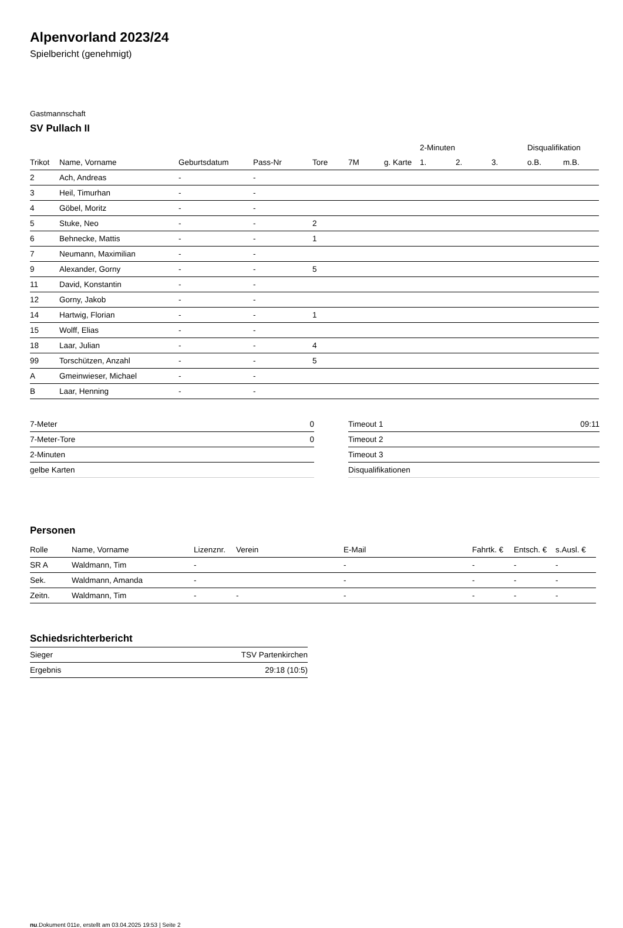Alpenvorland 2023/24
Spielbericht (genehmigt)
Gastmannschaft
SV Pullach II
| | | | | | | | 2-Minuten | | | Disqualifikation | |
| Trikot | Name, Vorname | Geburtsdatum | Pass-Nr | Tore | 7M | g. Karte | 1. | 2. | 3. | o.B. | m.B. |
| 2 | Ach, Andreas | - | - | | | | | | | | |
| 3 | Heil, Timurhan | - | - | | | | | | | | |
| 4 | Göbel, Moritz | - | - | | | | | | | | |
| 5 | Stuke, Neo | - | - | 2 | | | | | | | |
| 6 | Behnecke, Mattis | - | - | 1 | | | | | | | |
| 7 | Neumann, Maximilian | - | - | | | | | | | | |
| 9 | Alexander, Gorny | - | - | 5 | | | | | | | |
| 11 | David, Konstantin | - | - | | | | | | | | |
| 12 | Gorny, Jakob | - | - | | | | | | | | |
| 14 | Hartwig, Florian | - | - | 1 | | | | | | | |
| 15 | Wolff, Elias | - | - | | | | | | | | |
| 18 | Laar, Julian | - | - | 4 | | | | | | | |
| 99 | Torschützen, Anzahl | - | - | 5 | | | | | | | |
| A | Gmeinwieser, Michael | - | - | | | | | | | | |
| B | Laar, Henning | - | - | | | | | | | | |
| 7-Meter | 0 |
| 7-Meter-Tore | 0 |
| 2-Minuten | |
| gelbe Karten | |
| Timeout 1 | 09:11 |
| Timeout 2 | |
| Timeout 3 | |
| Disqualifikationen | |
Personen
| Rolle | Name, Vorname | Lizenznr. | Verein | E-Mail | Fahrtk. € | Entsch. € | s.Ausl. € |
| --- | --- | --- | --- | --- | --- | --- | --- |
| SR A | Waldmann, Tim | - | | - | - | - | - |
| Sek. | Waldmann, Amanda | - | | - | - | - | - |
| Zeitn. | Waldmann, Tim | - | - | - | - | - | - |
Schiedsrichterbericht
| Sieger | TSV Partenkirchen |
| Ergebnis | 29:18 (10:5) |
nu.Dokument 011e, erstellt am 03.04.2025 19:53 | Seite 2